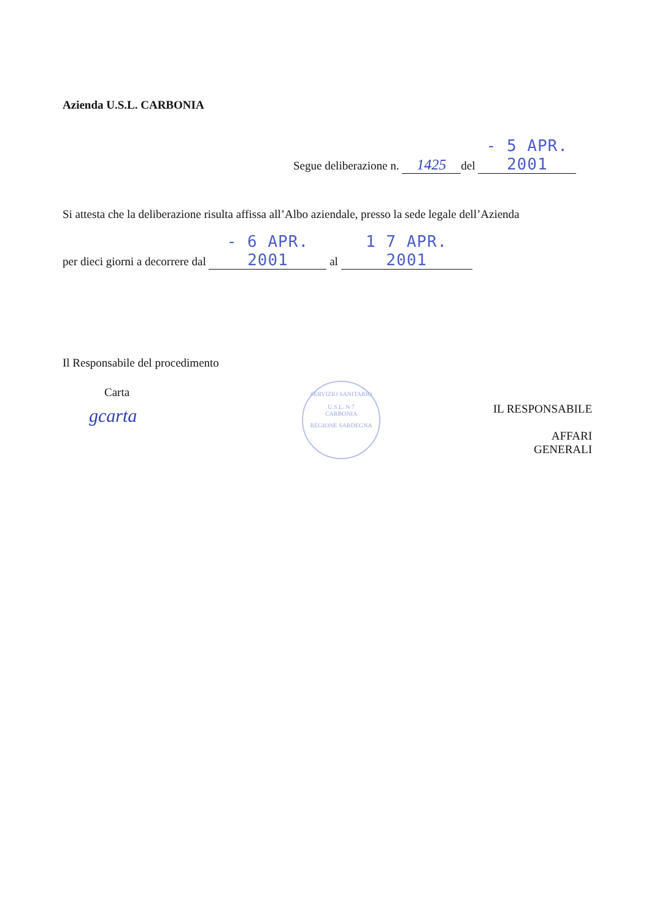Azienda U.S.L. CARBONIA
Segue deliberazione n. 1425 del - 5 APR. 2001
Si attesta che la deliberazione risulta affissa all’Albo aziendale, presso la sede legale dell’Azienda
per dieci giorni a decorrere dal - 6 APR. 2001 al 1 7 APR. 2001
Il Responsabile del procedimento
Carta
gcarta
SERVIZIO SANITARIO
U.S.L. N 7
CARBONIA
REGIONE SARDEGNA
IL RESPONSABILE
AFFARI GENERALI